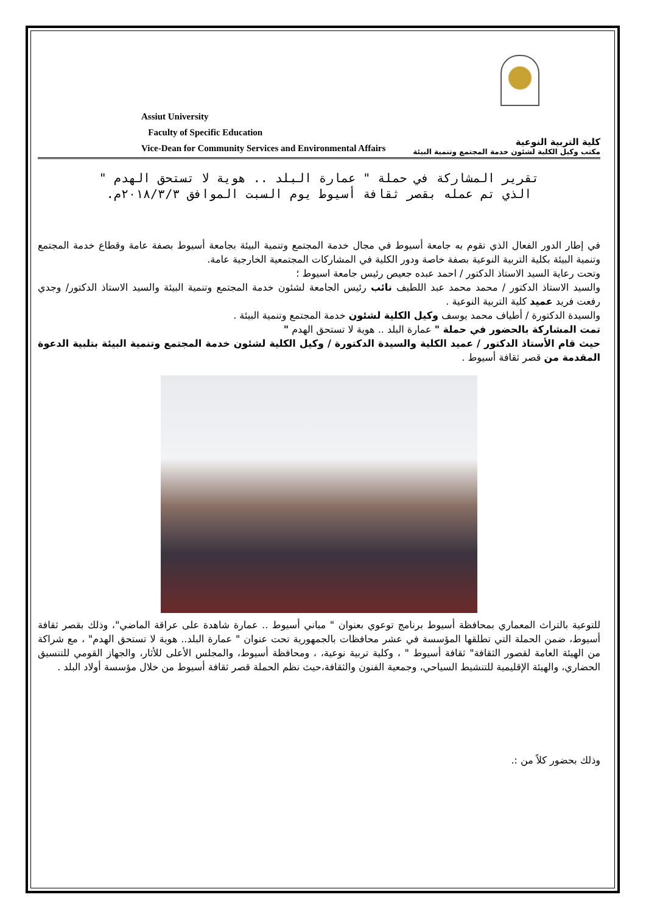Assiut University
Faculty of Specific Education
Vice-Dean for Community Services and Environmental Affairs
كلية التربية النوعية
مكتب وكيل الكلية لشئون خدمة المجتمع وتنمية البيئة
تقرير المشاركة في حملة " عمارة البلد .. هوية لا تستحق الهدم "
الذي تم عمله بقصر ثقافة أسيوط يوم السبت الموافق ٢٠١٨/٣/٣م.
في إطار الدور الفعال الذي تقوم به جامعة أسيوط في مجال خدمة المجتمع وتنمية البيئة بجامعة أسيوط بصفة عامة وقطاع خدمة المجتمع وتنمية البيئة بكلية التربية النوعية بصفة خاصة ودور الكلية في المشاركات المجتمعية الخارجية عامة.
وتحت رعاية السيد الاستاذ الدكتور / احمد عبده جعيص رئيس جامعة اسيوط ؛
والسيد الاستاذ الدكتور / محمد محمد عبد اللطيف نائب رئيس الجامعة لشئون خدمة المجتمع وتنمية البيئة والسيد الاستاذ الدكتور/ وجدي رفعت فريد عميد كلية التربية النوعية .
والسيدة الدكتورة / أطياف محمد يوسف وكيل الكلية لشئون خدمة المجتمع وتنمية البيئة .
تمت المشاركة بالحضور في حملة " عمارة البلد .. هوية لا تستحق الهدم "
حيث قام الأستاذ الدكتور / عميد الكلية والسيدة الدكتورة / وكيل الكلية لشئون خدمة المجتمع وتنمية البيئة بتلبية الدعوة المقدمة من قصر ثقافة أسيوط .
للتوعية بالتراث المعماري بمحافظة أسيوط برنامج توعوي بعنوان " مباني أسيوط .. عمارة شاهدة على عراقة الماضي"، وذلك بقصر ثقافة أسيوط، ضمن الحملة التي تطلقها المؤسسة في عشر محافظات بالجمهورية تحت عنوان " عمارة البلد.. هوية لا تستحق الهدم" ، مع شراكة من الهيئة العامة لقصور الثقافة" ثقافة أسيوط " ، وكلية تربية نوعية، ، ومحافظة أسيوط، والمجلس الأعلى للأثار، والجهاز القومي للتنسيق الحضاري، والهيئة الإقليمية للتنشيط السياحي، وجمعية الفنون والثقافة،حيث نظم الحملة قصر ثقافة أسيوط من خلال مؤسسة أولاد البلد .
وذلك بحضور كلاً من :.